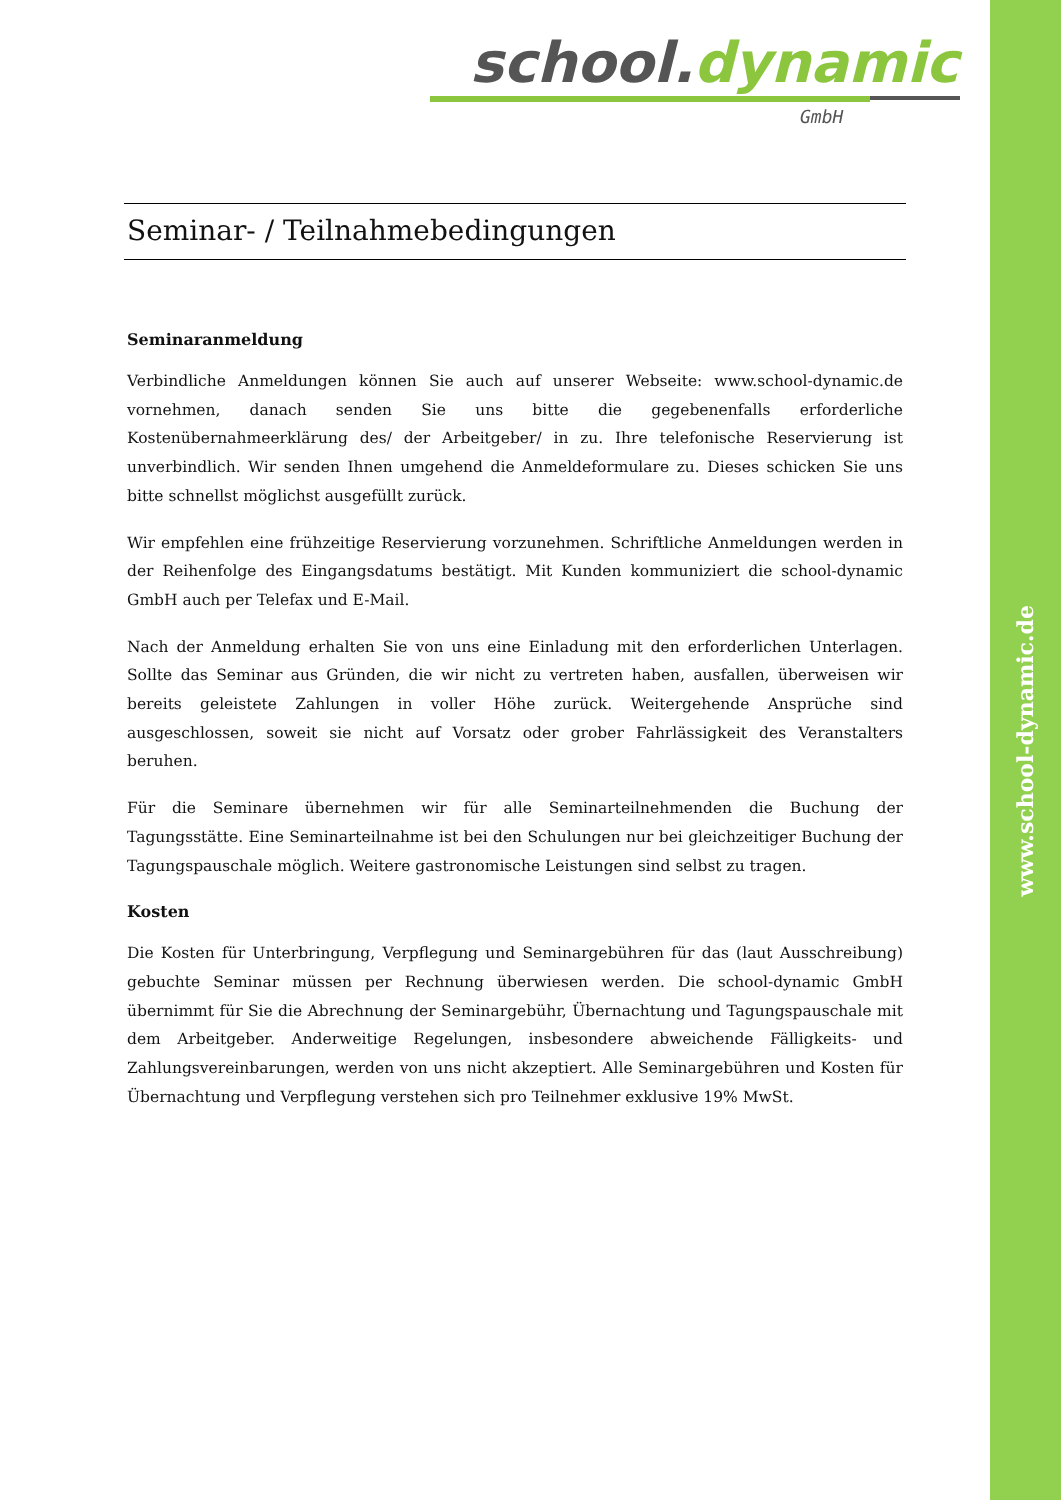school. dynamic
GmbH
Seminar- / Teilnahmebedingungen
Seminaranmeldung
Verbindliche Anmeldungen können Sie auch auf unserer Webseite: www.school-dynamic.de vornehmen, danach senden Sie uns bitte die gegebenenfalls erforderliche Kostenübernahmeerklärung des/ der Arbeitgeber/ in zu. Ihre telefonische Reservierung ist unverbindlich. Wir senden Ihnen umgehend die Anmeldeformulare zu. Dieses schicken Sie uns bitte schnellst möglichst ausgefüllt zurück.
Wir empfehlen eine frühzeitige Reservierung vorzunehmen. Schriftliche Anmeldungen werden in der Reihenfolge des Eingangsdatums bestätigt. Mit Kunden kommuniziert die school-dynamic GmbH auch per Telefax und E-Mail.
Nach der Anmeldung erhalten Sie von uns eine Einladung mit den erforderlichen Unterlagen. Sollte das Seminar aus Gründen, die wir nicht zu vertreten haben, ausfallen, überweisen wir bereits geleistete Zahlungen in voller Höhe zurück. Weitergehende Ansprüche sind ausgeschlossen, soweit sie nicht auf Vorsatz oder grober Fahrlässigkeit des Veranstalters beruhen.
Für die Seminare übernehmen wir für alle Seminarteilnehmenden die Buchung der Tagungsstätte. Eine Seminarteilnahme ist bei den Schulungen nur bei gleichzeitiger Buchung der Tagungspauschale möglich. Weitere gastronomische Leistungen sind selbst zu tragen.
Kosten
Die Kosten für Unterbringung, Verpflegung und Seminargebühren für das (laut Ausschreibung) gebuchte Seminar müssen per Rechnung überwiesen werden. Die school-dynamic GmbH übernimmt für Sie die Abrechnung der Seminargebühr, Übernachtung und Tagungspauschale mit dem Arbeitgeber. Anderweitige Regelungen, insbesondere abweichende Fälligkeits- und Zahlungsvereinbarungen, werden von uns nicht akzeptiert. Alle Seminargebühren und Kosten für Übernachtung und Verpflegung verstehen sich pro Teilnehmer exklusive 19% MwSt.
www.school-dynamic.de